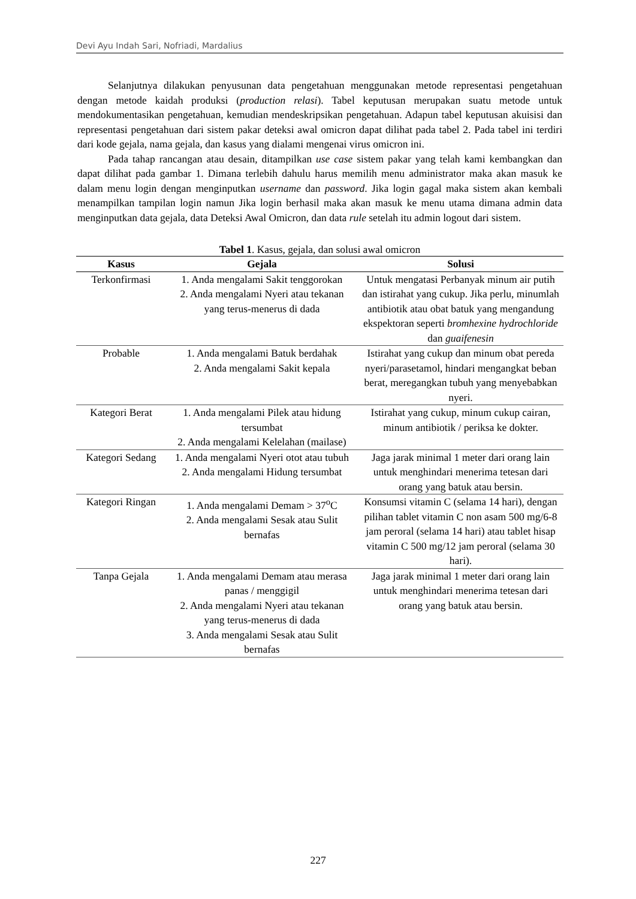Devi Ayu Indah Sari, Nofriadi, Mardalius
Selanjutnya dilakukan penyusunan data pengetahuan menggunakan metode representasi pengetahuan dengan metode kaidah produksi (production relasi). Tabel keputusan merupakan suatu metode untuk mendokumentasikan pengetahuan, kemudian mendeskripsikan pengetahuan. Adapun tabel keputusan akuisisi dan representasi pengetahuan dari sistem pakar deteksi awal omicron dapat dilihat pada tabel 2. Pada tabel ini terdiri dari kode gejala, nama gejala, dan kasus yang dialami mengenai virus omicron ini.
Pada tahap rancangan atau desain, ditampilkan use case sistem pakar yang telah kami kembangkan dan dapat dilihat pada gambar 1. Dimana terlebih dahulu harus memilih menu administrator maka akan masuk ke dalam menu login dengan menginputkan username dan password. Jika login gagal maka sistem akan kembali menampilkan tampilan login namun Jika login berhasil maka akan masuk ke menu utama dimana admin data menginputkan data gejala, data Deteksi Awal Omicron, dan data rule setelah itu admin logout dari sistem.
Tabel 1. Kasus, gejala, dan solusi awal omicron
| Kasus | Gejala | Solusi |
| --- | --- | --- |
| Terkonfirmasi | 1. Anda mengalami Sakit tenggorokan 2. Anda mengalami Nyeri atau tekanan yang terus-menerus di dada | Untuk mengatasi Perbanyak minum air putih dan istirahat yang cukup. Jika perlu, minumlah antibiotik atau obat batuk yang mengandung ekspektoran seperti bromhexine hydrochloride dan guaifenesin |
| Probable | 1. Anda mengalami Batuk berdahak 2. Anda mengalami Sakit kepala | Istirahat yang cukup dan minum obat pereda nyeri/parasetamol, hindari mengangkat beban berat, meregangkan tubuh yang menyebabkan nyeri. |
| Kategori Berat | 1. Anda mengalami Pilek atau hidung tersumbat 2. Anda mengalami Kelelahan (mailase) | Istirahat yang cukup, minum cukup cairan, minum antibiotik / periksa ke dokter. |
| Kategori Sedang | 1. Anda mengalami Nyeri otot atau tubuh 2. Anda mengalami Hidung tersumbat | Jaga jarak minimal 1 meter dari orang lain untuk menghindari menerima tetesan dari orang yang batuk atau bersin. |
| Kategori Ringan | 1. Anda mengalami Demam > 37<sup>o</sup>C 2. Anda mengalami Sesak atau Sulit bernafas | Konsumsi vitamin C (selama 14 hari), dengan pilihan tablet vitamin C non asam 500 mg/6-8 jam peroral (selama 14 hari) atau tablet hisap vitamin C 500 mg/12 jam peroral (selama 30 hari). |
| Tanpa Gejala | 1. Anda mengalami Demam atau merasa panas / menggigil 2. Anda mengalami Nyeri atau tekanan yang terus-menerus di dada 3. Anda mengalami Sesak atau Sulit bernafas | Jaga jarak minimal 1 meter dari orang lain untuk menghindari menerima tetesan dari orang yang batuk atau bersin. |
227